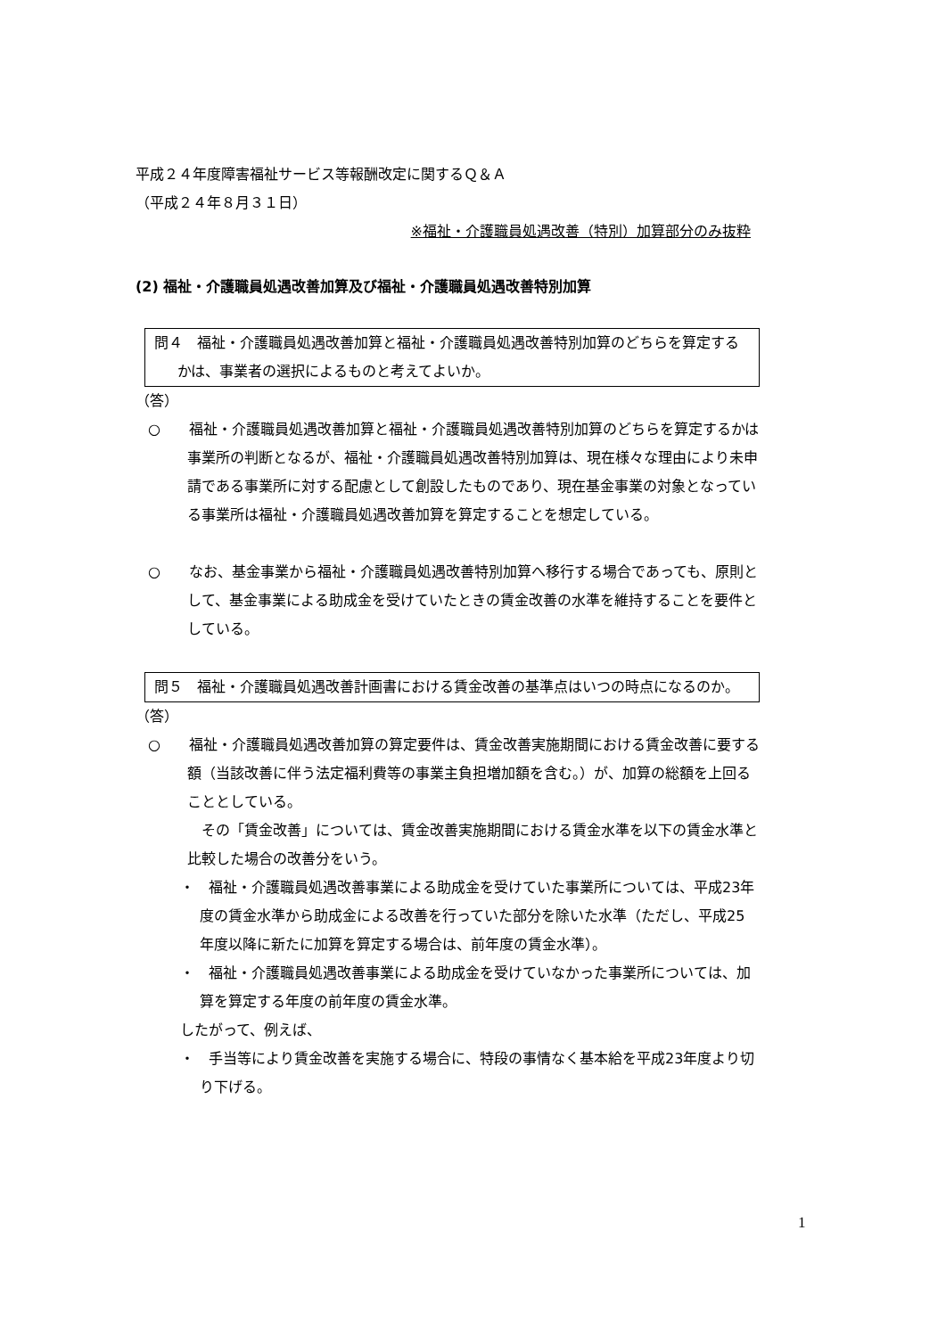平成２４年度障害福祉サービス等報酬改定に関するＱ＆Ａ
（平成２４年８月３１日）
※福祉・介護職員処遇改善（特別）加算部分のみ抜粋
(2) 福祉・介護職員処遇改善加算及び福祉・介護職員処遇改善特別加算
問４　福祉・介護職員処遇改善加算と福祉・介護職員処遇改善特別加算のどちらを算定するかは、事業者の選択によるものと考えてよいか。
（答）
○　　福祉・介護職員処遇改善加算と福祉・介護職員処遇改善特別加算のどちらを算定するかは事業所の判断となるが、福祉・介護職員処遇改善特別加算は、現在様々な理由により未申請である事業所に対する配慮として創設したものであり、現在基金事業の対象となっている事業所は福祉・介護職員処遇改善加算を算定することを想定している。
○　　なお、基金事業から福祉・介護職員処遇改善特別加算へ移行する場合であっても、原則として、基金事業による助成金を受けていたときの賃金改善の水準を維持することを要件としている。
問５　福祉・介護職員処遇改善計画書における賃金改善の基準点はいつの時点になるのか。
（答）
○　　福祉・介護職員処遇改善加算の算定要件は、賃金改善実施期間における賃金改善に要する額（当該改善に伴う法定福利費等の事業主負担増加額を含む。）が、加算の総額を上回ることとしている。
　その「賃金改善」については、賃金改善実施期間における賃金水準を以下の賃金水準と比較した場合の改善分をいう。
・　福祉・介護職員処遇改善事業による助成金を受けていた事業所については、平成23年度の賃金水準から助成金による改善を行っていた部分を除いた水準（ただし、平成25 年度以降に新たに加算を算定する場合は、前年度の賃金水準）。
・　福祉・介護職員処遇改善事業による助成金を受けていなかった事業所については、加算を算定する年度の前年度の賃金水準。
したがって、例えば、
・　手当等により賃金改善を実施する場合に、特段の事情なく基本給を平成23年度より切り下げる。
1